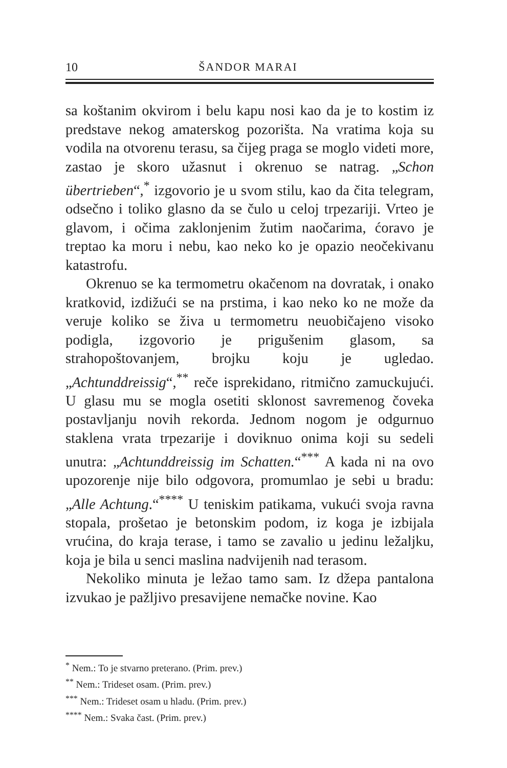10 ŠANDOR MARAI
sa koštanim okvirom i belu kapu nosi kao da je to kostim iz predstave nekog amaterskog pozorišta. Na vratima koja su vodila na otvorenu terasu, sa čijeg praga se moglo videti more, zastao je skoro užasnut i okrenuo se natrag. „Schon übertrieben“,<sup>*</sup> izgovorio je u svom stilu, kao da čita telegram, odsečno i toliko glasno da se čulo u celoj trpezariji. Vrteo je glavom, i očima zaklonjenim žutim naočarima, ćoravo je treptao ka moru i nebu, kao neko ko je opazio neočekivanu katastrofu.
Okrenuo se ka termometru okačenom na dovratak, i onako kratkovid, izdižući se na prstima, i kao neko ko ne može da veruje koliko se živa u termometru neuobičajeno visoko podigla, izgovorio je prigušenim glasom, sa strahopoštovanjem, brojku koju je ugledao. „Achtunddreissig“,<sup>**</sup> reče isprekidano, ritmično zamuckujući. U glasu mu se mogla osetiti sklonost savremenog čoveka postavljanju novih rekorda. Jednom nogom je odgurnuo staklena vrata trpezarije i doviknuo onima koji su sedeli unutra: „Achtunddreissig im Schatten.“<sup>***</sup> A kada ni na ovo upozorenje nije bilo odgovora, promumlao je sebi u bradu: „Alle Achtung.“<sup>****</sup> U teniskim patikama, vukući svoja ravna stopala, prošetao je betonskim podom, iz koga je izbijala vrućina, do kraja terase, i tamo se zavalio u jedinu ležaljku, koja je bila u senci maslina nadvijenih nad terasom.
Nekoliko minuta je ležao tamo sam. Iz džepa pantalona izvukao je pažljivo presavijene nemačke novine. Kao
<sup>*</sup> Nem.: To je stvarno preterano. (Prim. prev.)
<sup>**</sup> Nem.: Trideset osam. (Prim. prev.)
<sup>***</sup> Nem.: Trideset osam u hladu. (Prim. prev.)
<sup>****</sup> Nem.: Svaka čast. (Prim. prev.)